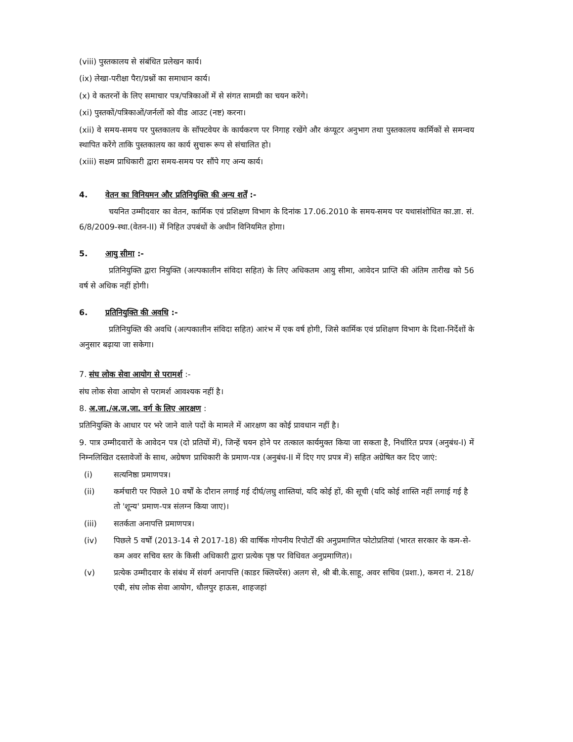(viii) पुस्तकालय से संबंधित प्रलेखन कार्य।
(ix) लेखा-परीक्षा पैरा/प्रश्नों का समाधान कार्य।
(x) वे कतरनों के लिए समाचार पत्र/पत्रिकाओं में से संगत सामग्री का चयन करेंगे।
(xi) पुस्तकों/पत्रिकाओं/जर्नलों को वीड आउट (नष्ट) करना।
(xii) वे समय-समय पर पुस्तकालय के सॉफ्टवेयर के कार्यकरण पर निगाह रखेंगे और कंप्यूटर अनुभाग तथा पुस्तकालय कार्मिकों से समन्वय स्थापित करेंगे ताकि पुस्तकालय का कार्य सुचारू रूप से संचालित हो।
(xiii) सक्षम प्राधिकारी द्वारा समय-समय पर सौंपे गए अन्य कार्य।
4. वेतन का विनियमन और प्रतिनियुक्ति की अन्य शर्तें :-
चयनित उम्मीदवार का वेतन, कार्मिक एवं प्रशिक्षण विभाग के दिनांक 17.06.2010 के समय-समय पर यथासंशोधित का.ज्ञा. सं. 6/8/2009-स्था.(वेतन-II) में निहित उपबंधों के अधीन विनियमित होगा।
5. आयु सीमा :-
प्रतिनियुक्ति द्वारा नियुक्ति (अल्पकालीन संविदा सहित) के लिए अधिकतम आयु सीमा, आवेदन प्राप्ति की अंतिम तारीख को 56 वर्ष से अधिक नहीं होगी।
6. प्रतिनियुक्ति की अवधि :-
प्रतिनियुक्ति की अवधि (अल्पकालीन संविदा सहित) आरंभ में एक वर्ष होगी, जिसे कार्मिक एवं प्रशिक्षण विभाग के दिशा-निर्देशों के अनुसार बढ़ाया जा सकेगा।
7. संघ लोक सेवा आयोग से परामर्श :-
संघ लोक सेवा आयोग से परामर्श आवश्यक नहीं है।
8. अ.जा./अ.ज.जा. वर्ग के लिए आरक्षण :
प्रतिनियुक्ति के आधार पर भरे जाने वाले पदों के मामले में आरक्षण का कोई प्रावधान नहीं है।
9. पात्र उम्मीदवारों के आवेदन पत्र (दो प्रतियों में), जिन्हें चयन होने पर तत्काल कार्यमुक्त किया जा सकता है, निर्धारित प्रपत्र (अनुबंध-I) में निम्नलिखित दस्तावेजों के साथ, अग्रेषण प्राधिकारी के प्रमाण-पत्र (अनुबंध-II में दिए गए प्रपत्र में) सहित अग्रेषित कर दिए जाएं:
(i) सत्यनिष्ठा प्रमाणपत्र।
(ii) कर्मचारी पर पिछले 10 वर्षों के दौरान लगाई गई दीर्घ/लघु शास्तियां, यदि कोई हों, की सूची (यदि कोई शास्ति नहीं लगाई गई है तो 'शून्य' प्रमाण-पत्र संलग्न किया जाए)।
(iii) सतर्कता अनापत्ति प्रमाणपत्र।
(iv) पिछले 5 वर्षों (2013-14 से 2017-18) की वार्षिक गोपनीय रिपोर्टों की अनुप्रमाणित फोटोप्रतियां (भारत सरकार के कम-से-कम अवर सचिव स्तर के किसी अधिकारी द्वारा प्रत्येक पृष्ठ पर विधिवत अनुप्रमाणित)।
(v) प्रत्येक उम्मीदवार के संबंध में संवर्ग अनापत्ति (काडर क्लियरेंस) अलग से, श्री बी.के.साहू, अवर सचिव (प्रशा.), कमरा नं. 218/एबी, संघ लोक सेवा आयोग, धौलपुर हाऊस, शाहजहां